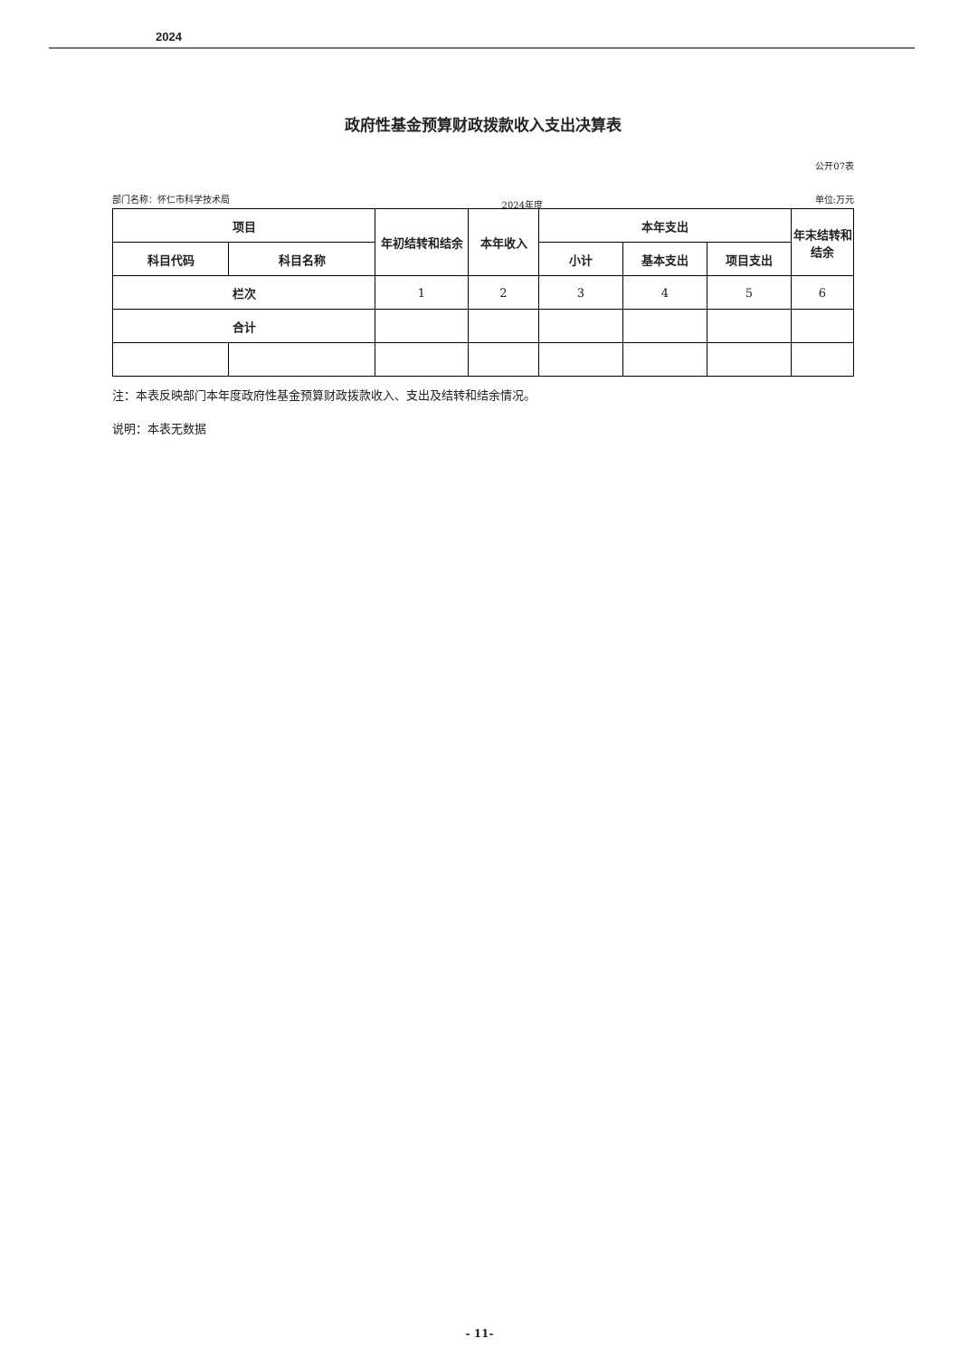2024
政府性基金预算财政拨款收入支出决算表
公开07表
部门名称：怀仁市科学技术局 2024年度 单位:万元
| 项目 | | 年初结转和结余 | 本年收入 | 本年支出 | | | 年末结转和结余 |
| --- | --- | --- | --- | --- | --- | --- | --- |
| 科目代码 | 科目名称 | | | 小计 | 基本支出 | 项目支出 | |
| 栏次 | | 1 | 2 | 3 | 4 | 5 | 6 |
| 合计 | | | | | | | |
注：本表反映部门本年度政府性基金预算财政拨款收入、支出及结转和结余情况。
说明：本表无数据
- 11-